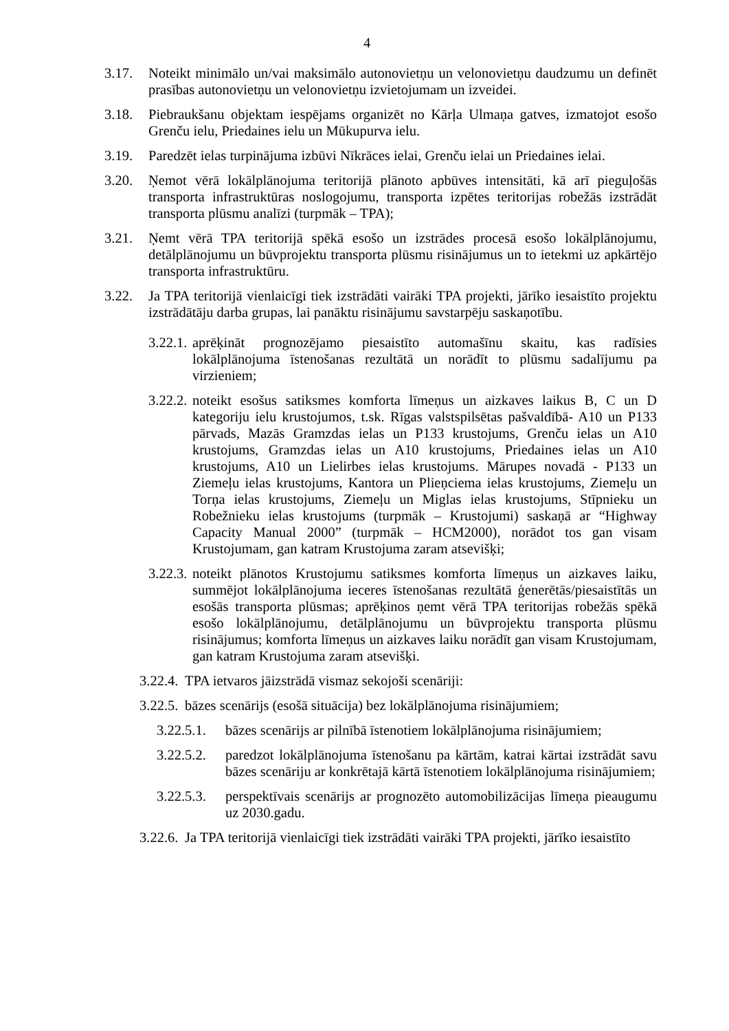4
3.17. Noteikt minimālo un/vai maksimālo autonovietņu un velonovietņu daudzumu un definēt prasības autonovietņu un velonovietņu izvietojumam un izveidei.
3.18. Piebraukšanu objektam iespējams organizēt no Kārļa Ulmaņa gatves, izmatojot esošo Grenču ielu, Priedaines ielu un Mūkupurva ielu.
3.19. Paredzēt ielas turpinājuma izbūvi Nīkrāces ielai, Grenču ielai un Priedaines ielai.
3.20. Ņemot vērā lokālplānojuma teritorijā plānoto apbūves intensitāti, kā arī pieguļošās transporta infrastruktūras noslogojumu, transporta izpētes teritorijas robežās izstrādāt transporta plūsmu analīzi (turpmāk – TPA);
3.21. Ņemt vērā TPA teritorijā spēkā esošo un izstrādes procesā esošo lokālplānojumu, detālplānojumu un būvprojektu transporta plūsmu risinājumus un to ietekmi uz apkārtējo transporta infrastruktūru.
3.22. Ja TPA teritorijā vienlaicīgi tiek izstrādāti vairāki TPA projekti, jārīko iesaistīto projektu izstrādātāju darba grupas, lai panāktu risinājumu savstarpēju saskaņotību.
3.22.1. aprēķināt prognozējamo piesaistīto automašīnu skaitu, kas radīsies lokālplānojuma īstenošanas rezultātā un norādīt to plūsmu sadalījumu pa virzieniem;
3.22.2. noteikt esošus satiksmes komforta līmeņus un aizkaves laikus B, C un D kategoriju ielu krustojumos, t.sk. Rīgas valstspilsētas pašvaldībā- A10 un P133 pārvads, Mazās Gramzdas ielas un P133 krustojums, Grenču ielas un A10 krustojums, Gramzdas ielas un A10 krustojums, Priedaines ielas un A10 krustojums, A10 un Lielirbes ielas krustojums. Mārupes novadā - P133 un Ziemeļu ielas krustojums, Kantora un Plieņciema ielas krustojums, Ziemeļu un Torņa ielas krustojums, Ziemeļu un Miglas ielas krustojums, Stīpnieku un Robežnieku ielas krustojums (turpmāk – Krustojumi) saskaņā ar “Highway Capacity Manual 2000” (turpmāk – HCM2000), norādot tos gan visam Krustojumam, gan katram Krustojuma zaram atsevišķi;
3.22.3. noteikt plānotos Krustojumu satiksmes komforta līmeņus un aizkaves laiku, summējot lokālplānojuma ieceres īstenošanas rezultātā ģenerētās/piesaistītās un esošās transporta plūsmas; aprēķinos ņemt vērā TPA teritorijas robežās spēkā esošo lokālplānojumu, detālplānojumu un būvprojektu transporta plūsmu risinājumus; komforta līmeņus un aizkaves laiku norādīt gan visam Krustojumam, gan katram Krustojuma zaram atsevišķi.
3.22.4. TPA ietvaros jāizstrādā vismaz sekojoši scenāriji:
3.22.5. bāzes scenārijs (esošā situācija) bez lokālplānojuma risinājumiem;
3.22.5.1. bāzes scenārijs ar pilnībā īstenotiem lokālplānojuma risinājumiem;
3.22.5.2. paredzot lokālplānojuma īstenošanu pa kārtām, katrai kārtai izstrādāt savu bāzes scenāriju ar konkrētajā kārtā īstenotiem lokālplānojuma risinājumiem;
3.22.5.3. perspektīvais scenārijs ar prognozēto automobilizācijas līmeņa pieaugumu uz 2030.gadu.
3.22.6. Ja TPA teritorijā vienlaicīgi tiek izstrādāti vairāki TPA projekti, jārīko iesaistīto